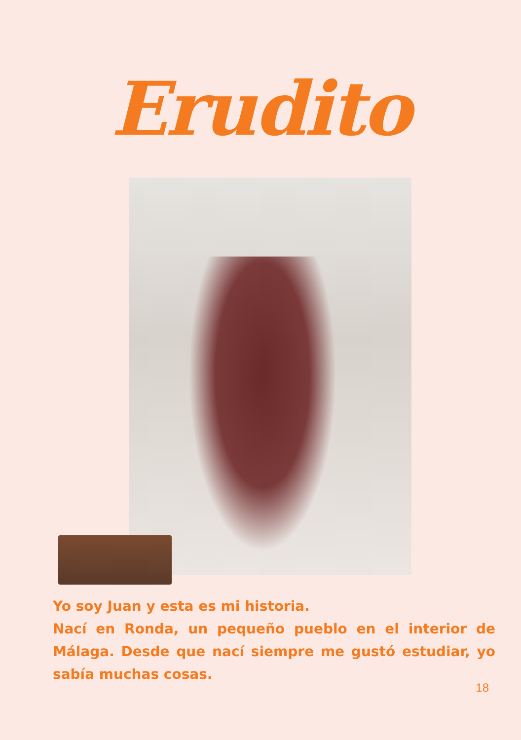Erudito
Yo soy Juan y esta es mi historia.
Nací en Ronda, un pequeño pueblo en el interior de Málaga. Desde que nací siempre me gustó estudiar, yo sabía muchas cosas.
18